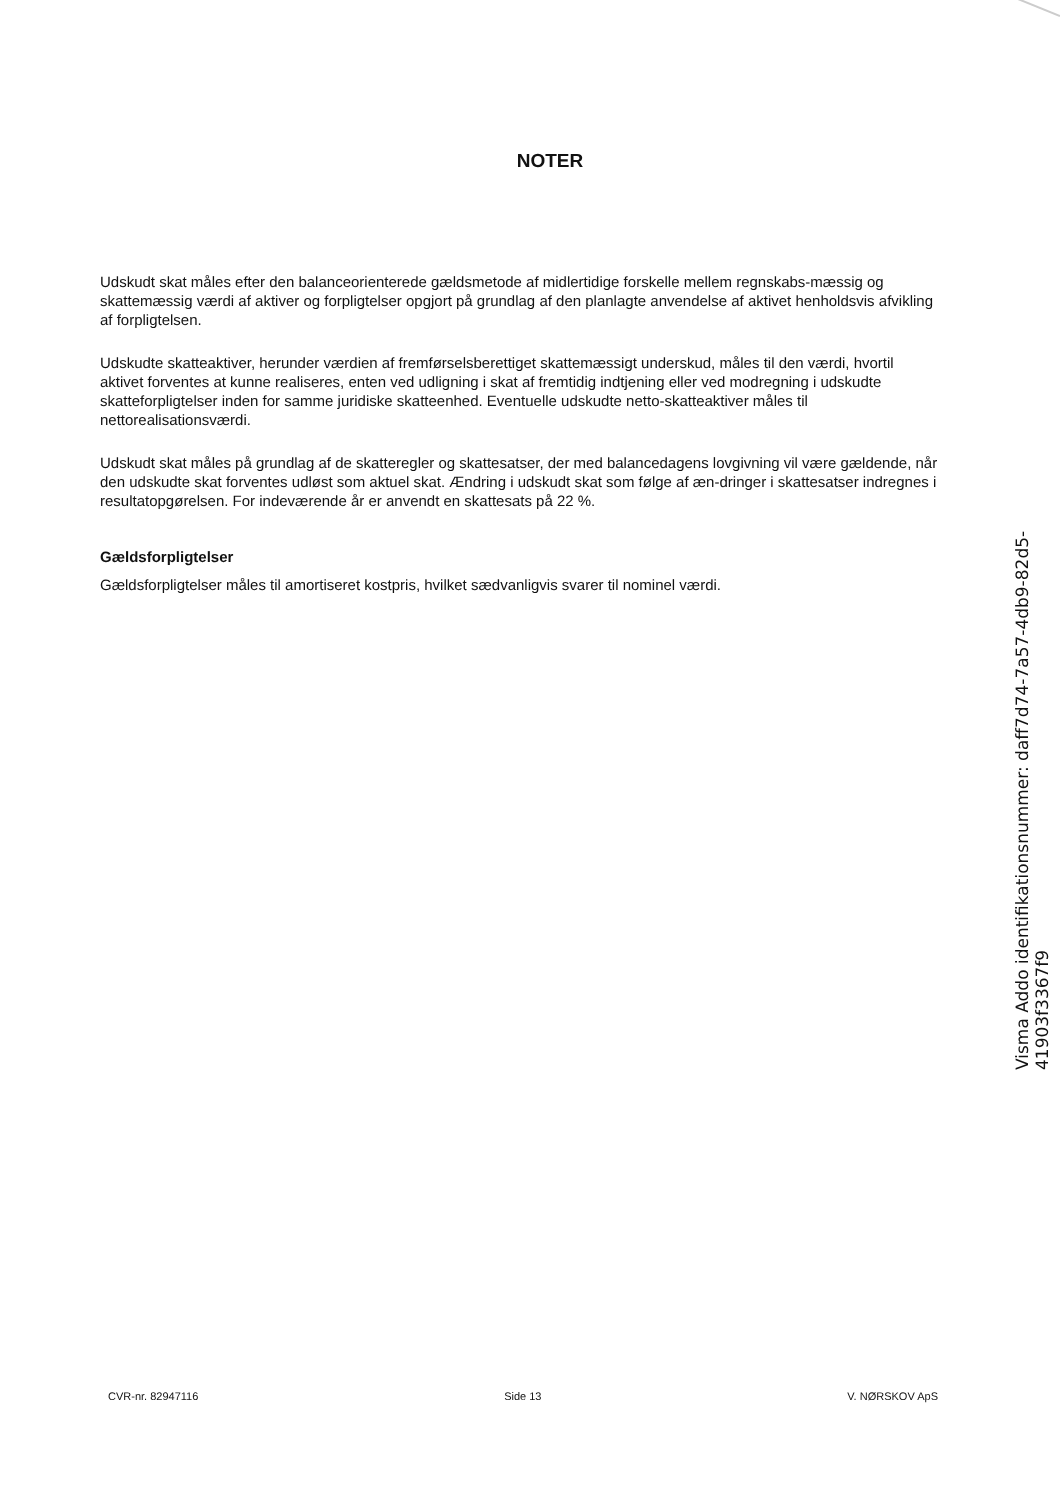NOTER
Udskudt skat måles efter den balanceorienterede gældsmetode af midlertidige forskelle mellem regnskabs-mæssig og skattemæssig værdi af aktiver og forpligtelser opgjort på grundlag af den planlagte anvendelse af aktivet henholdsvis afvikling af forpligtelsen.
Udskudte skatteaktiver, herunder værdien af fremførselsberettiget skattemæssigt underskud, måles til den værdi, hvortil aktivet forventes at kunne realiseres, enten ved udligning i skat af fremtidig indtjening eller ved modregning i udskudte skatteforpligtelser inden for samme juridiske skatteenhed. Eventuelle udskudte netto-skatteaktiver måles til nettorealisationsværdi.
Udskudt skat måles på grundlag af de skatteregler og skattesatser, der med balancedagens lovgivning vil være gældende, når den udskudte skat forventes udløst som aktuel skat. Ændring i udskudt skat som følge af æn-dringer i skattesatser indregnes i resultatopgørelsen. For indeværende år er anvendt en skattesats på 22 %.
Gældsforpligtelser
Gældsforpligtelser måles til amortiseret kostpris, hvilket sædvanligvis svarer til nominel værdi.
CVR-nr. 82947116 Side 13 V. NØRSKOV ApS
Visma Addo identifikationsnummer: daff7d74-7a57-4db9-82d5-41903f3367f9